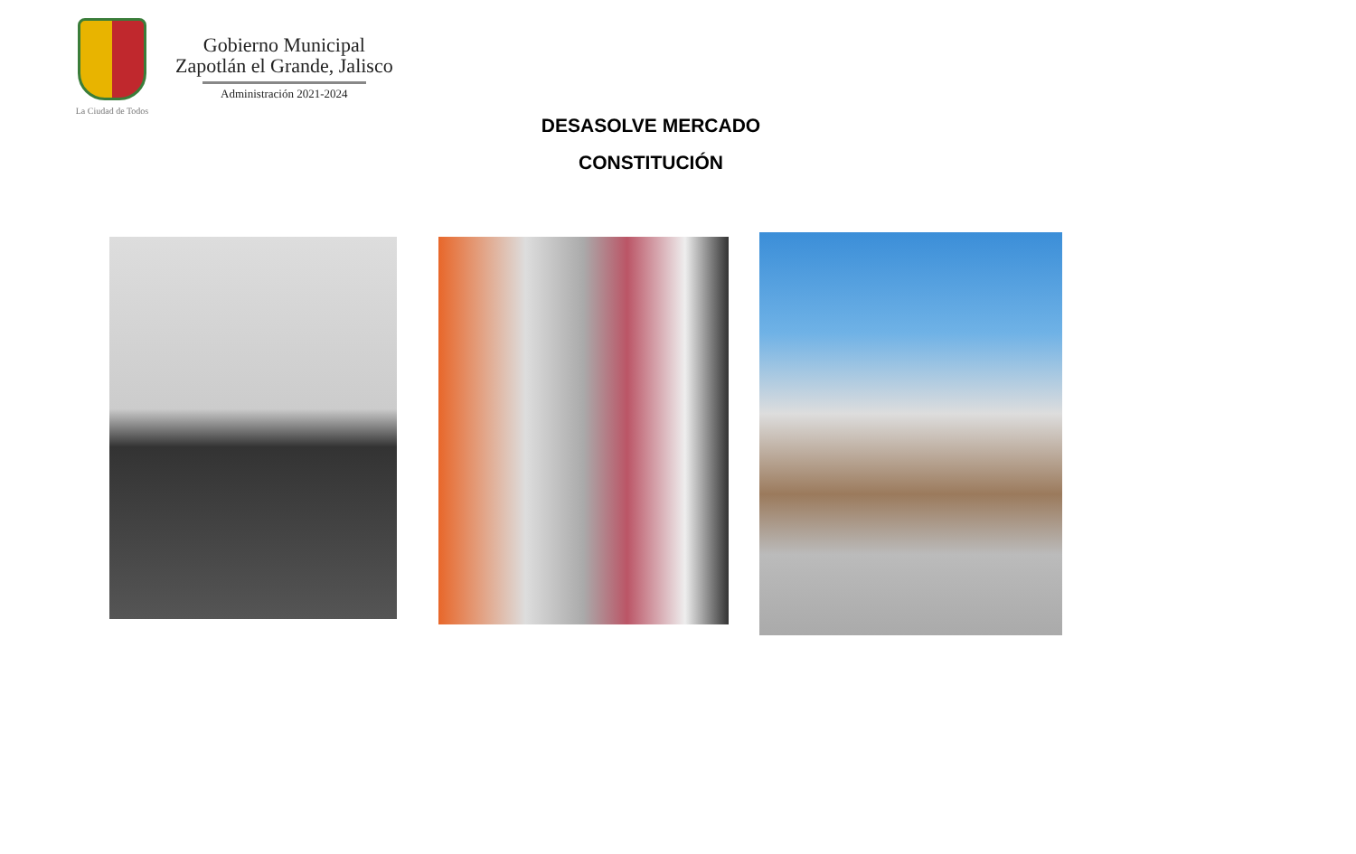La Ciudad de Todos
Gobierno Municipal
Zapotlán el Grande, Jalisco
Administración 2021-2024
DESASOLVE MERCADO
CONSTITUCIÓN